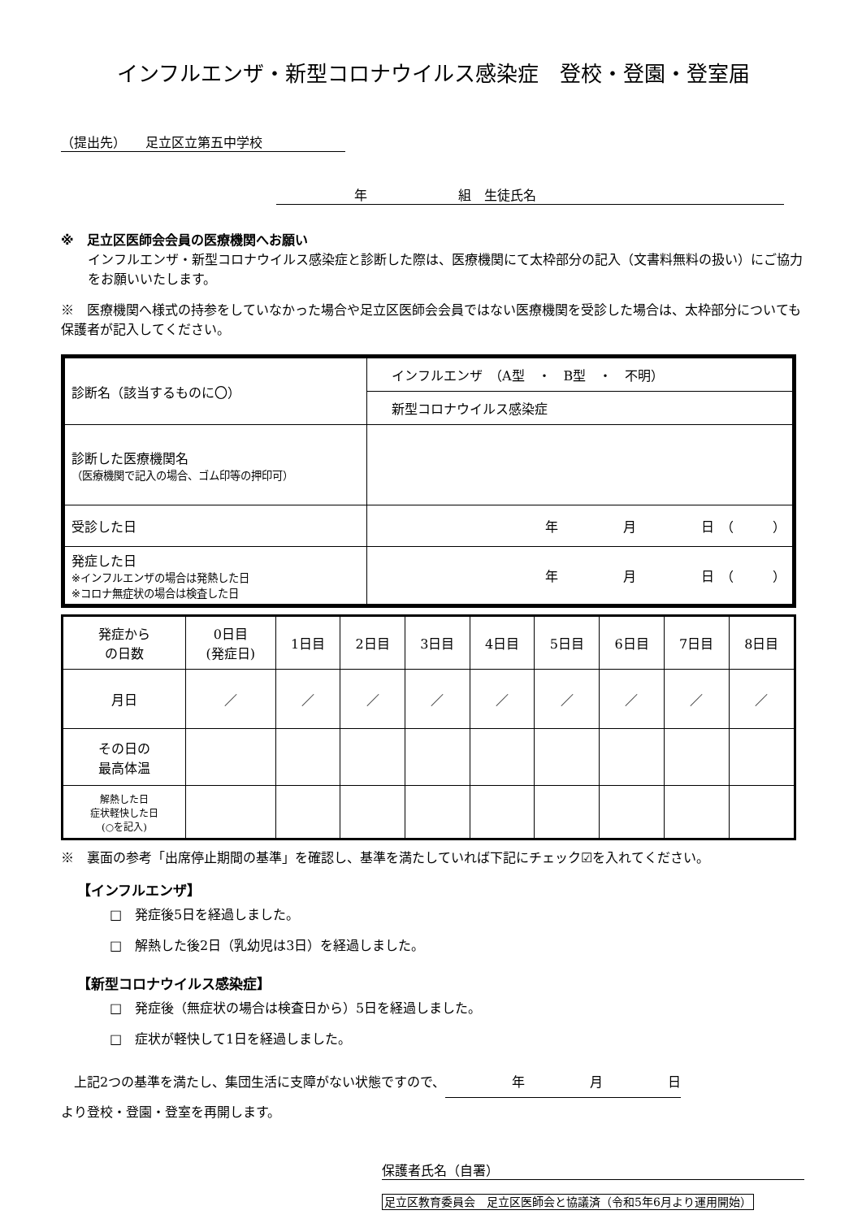インフルエンザ・新型コロナウイルス感染症　登校・登園・登室届
（提出先）　　足立区立第五中学校
　　　　　　年　　　　　　　組　生徒氏名
※　足立区医師会会員の医療機関へお願い
インフルエンザ・新型コロナウイルス感染症と診断した際は、医療機関にて太枠部分の記入（文書料無料の扱い）にご協力をお願いいたします。
※　医療機関へ様式の持参をしていなかった場合や足立区医師会会員ではない医療機関を受診した場合は、太枠部分についても保護者が記入してください。
| 診断名（該当するものに〇） | インフルエンザ （A型 ・ B型 ・ 不明） |
| | 新型コロナウイルス感染症 |
| 診断した医療機関名 （医療機関で記入の場合、ゴム印等の押印可） | |
| 受診した日 | 年 月 日 （ ） |
| 発症した日 ※インフルエンザの場合は発熱した日 ※コロナ無症状の場合は検査した日 | 年 月 日 （ ） |
| 発症から の日数 | 0日目 (発症日) | 1日目 | 2日目 | 3日目 | 4日目 | 5日目 | 6日目 | 7日目 | 8日目 |
| 月日 | ／ | ／ | ／ | ／ | ／ | ／ | ／ | ／ | ／ |
| その日の 最高体温 | | | | | | | | | |
| 解熱した日 症状軽快した日 (○を記入) | | | | | | | | | |
※　裏面の参考「出席停止期間の基準」を確認し、基準を満たしていれば下記にチェック☑を入れてください。
【インフルエンザ】
□　発症後5日を経過しました。
□　解熱した後2日（乳幼児は3日）を経過しました。
【新型コロナウイルス感染症】
□　発症後（無症状の場合は検査日から）5日を経過しました。
□　症状が軽快して1日を経過しました。
　上記2つの基準を満たし、集団生活に支障がない状態ですので、 年　　　　　月　　　　　日
より登校・登園・登室を再開します。
保護者氏名（自署）
足立区教育委員会　足立区医師会と協議済（令和5年6月より運用開始）